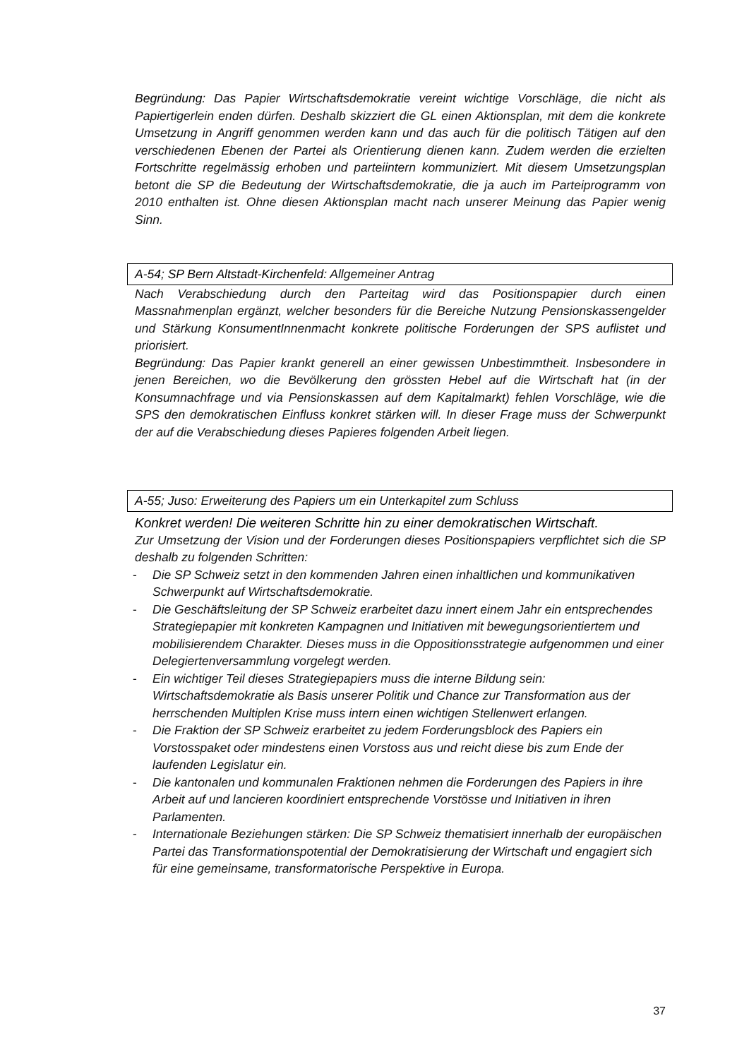Begründung: Das Papier Wirtschaftsdemokratie vereint wichtige Vorschläge, die nicht als Papiertigerlein enden dürfen. Deshalb skizziert die GL einen Aktionsplan, mit dem die konkrete Umsetzung in Angriff genommen werden kann und das auch für die politisch Tätigen auf den verschiedenen Ebenen der Partei als Orientierung dienen kann. Zudem werden die erzielten Fortschritte regelmässig erhoben und parteiintern kommuniziert. Mit diesem Umsetzungsplan betont die SP die Bedeutung der Wirtschaftsdemokratie, die ja auch im Parteiprogramm von 2010 enthalten ist. Ohne diesen Aktionsplan macht nach unserer Meinung das Papier wenig Sinn.
A-54; SP Bern Altstadt-Kirchenfeld: Allgemeiner Antrag
Nach Verabschiedung durch den Parteitag wird das Positionspapier durch einen Massnahmenplan ergänzt, welcher besonders für die Bereiche Nutzung Pensionskassengelder und Stärkung KonsumentInnenmacht konkrete politische Forderungen der SPS auflistet und priorisiert.
Begründung: Das Papier krankt generell an einer gewissen Unbestimmtheit. Insbesondere in jenen Bereichen, wo die Bevölkerung den grössten Hebel auf die Wirtschaft hat (in der Konsumnachfrage und via Pensionskassen auf dem Kapitalmarkt) fehlen Vorschläge, wie die SPS den demokratischen Einfluss konkret stärken will. In dieser Frage muss der Schwerpunkt der auf die Verabschiedung dieses Papieres folgenden Arbeit liegen.
A-55; Juso: Erweiterung des Papiers um ein Unterkapitel zum Schluss
Konkret werden! Die weiteren Schritte hin zu einer demokratischen Wirtschaft.
Zur Umsetzung der Vision und der Forderungen dieses Positionspapiers verpflichtet sich die SP deshalb zu folgenden Schritten:
- Die SP Schweiz setzt in den kommenden Jahren einen inhaltlichen und kommunikativen Schwerpunkt auf Wirtschaftsdemokratie.
- Die Geschäftsleitung der SP Schweiz erarbeitet dazu innert einem Jahr ein entsprechendes Strategiepapier mit konkreten Kampagnen und Initiativen mit bewegungsorientiertem und mobilisierendem Charakter. Dieses muss in die Oppositionsstrategie aufgenommen und einer Delegiertenversammlung vorgelegt werden.
- Ein wichtiger Teil dieses Strategiepapiers muss die interne Bildung sein: Wirtschaftsdemokratie als Basis unserer Politik und Chance zur Transformation aus der herrschenden Multiplen Krise muss intern einen wichtigen Stellenwert erlangen.
- Die Fraktion der SP Schweiz erarbeitet zu jedem Forderungsblock des Papiers ein Vorstosspaket oder mindestens einen Vorstoss aus und reicht diese bis zum Ende der laufenden Legislatur ein.
- Die kantonalen und kommunalen Fraktionen nehmen die Forderungen des Papiers in ihre Arbeit auf und lancieren koordiniert entsprechende Vorstösse und Initiativen in ihren Parlamenten.
- Internationale Beziehungen stärken: Die SP Schweiz thematisiert innerhalb der europäischen Partei das Transformationspotential der Demokratisierung der Wirtschaft und engagiert sich für eine gemeinsame, transformatorische Perspektive in Europa.
37